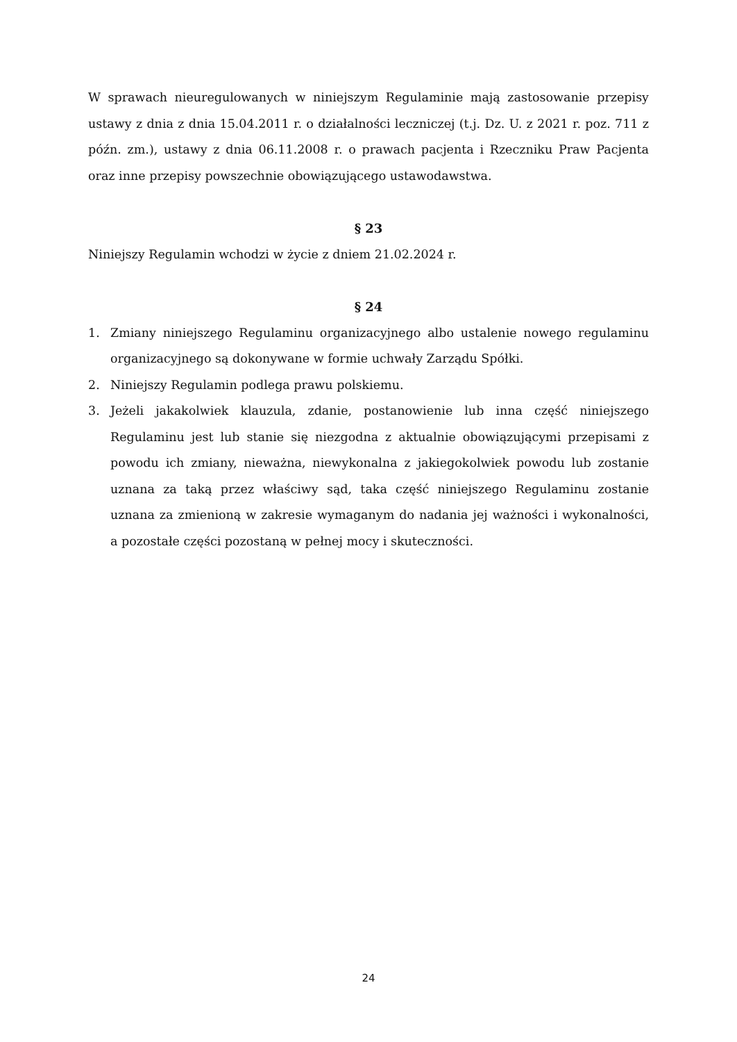W sprawach nieuregulowanych w niniejszym Regulaminie mają zastosowanie przepisy ustawy z dnia z dnia 15.04.2011 r. o działalności leczniczej (t.j. Dz. U. z 2021 r. poz. 711 z późn. zm.), ustawy z dnia 06.11.2008 r. o prawach pacjenta i Rzeczniku Praw Pacjenta oraz inne przepisy powszechnie obowiązującego ustawodawstwa.
§ 23
Niniejszy Regulamin wchodzi w życie z dniem 21.02.2024 r.
§ 24
1. Zmiany niniejszego Regulaminu organizacyjnego albo ustalenie nowego regulaminu organizacyjnego są dokonywane w formie uchwały Zarządu Spółki.
2. Niniejszy Regulamin podlega prawu polskiemu.
3. Jeżeli jakakolwiek klauzula, zdanie, postanowienie lub inna część niniejszego Regulaminu jest lub stanie się niezgodna z aktualnie obowiązującymi przepisami z powodu ich zmiany, nieważna, niewykonalna z jakiegokolwiek powodu lub zostanie uznana za taką przez właściwy sąd, taka część niniejszego Regulaminu zostanie uznana za zmienioną w zakresie wymaganym do nadania jej ważności i wykonalności, a pozostałe części pozostaną w pełnej mocy i skuteczności.
24